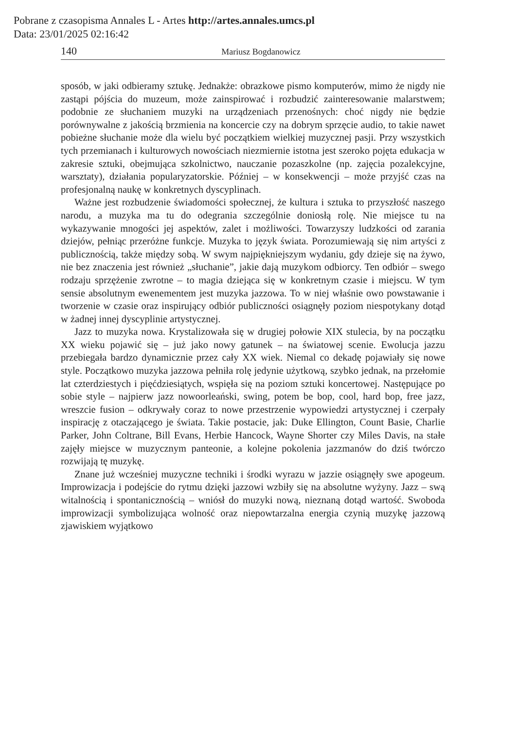Pobrane z czasopisma Annales L - Artes http://artes.annales.umcs.pl
Data: 23/01/2025 02:16:42
140 Mariusz Bogdanowicz
sposób, w jaki odbieramy sztukę. Jednakże: obrazkowe pismo komputerów, mimo że nigdy nie zastąpi pójścia do muzeum, może zainspirować i rozbudzić zainteresowanie malarstwem; podobnie ze słuchaniem muzyki na urządzeniach przenośnych: choć nigdy nie będzie porównywalne z jakością brzmienia na koncercie czy na dobrym sprzęcie audio, to takie nawet pobieżne słuchanie może dla wielu być początkiem wielkiej muzycznej pasji. Przy wszystkich tych przemianach i kulturowych nowościach niezmiernie istotna jest szeroko pojęta edukacja w zakresie sztuki, obejmująca szkolnictwo, nauczanie pozaszkolne (np. zajęcia pozalekcyjne, warsztaty), działania popularyzatorskie. Później – w konsekwencji – może przyjść czas na profesjonalną naukę w konkretnych dyscyplinach.
Ważne jest rozbudzenie świadomości społecznej, że kultura i sztuka to przyszłość naszego narodu, a muzyka ma tu do odegrania szczególnie doniosłą rolę. Nie miejsce tu na wykazywanie mnogości jej aspektów, zalet i możliwości. Towarzyszy ludzkości od zarania dziejów, pełniąc przeróżne funkcje. Muzyka to język świata. Porozumiewają się nim artyści z publicznością, także między sobą. W swym najpiękniejszym wydaniu, gdy dzieje się na żywo, nie bez znaczenia jest również „słuchanie”, jakie dają muzykom odbiorcy. Ten odbiór – swego rodzaju sprzężenie zwrotne – to magia dziejąca się w konkretnym czasie i miejscu. W tym sensie absolutnym ewenementem jest muzyka jazzowa. To w niej właśnie owo powstawanie i tworzenie w czasie oraz inspirujący odbiór publiczności osiągnęły poziom niespotykany dotąd w żadnej innej dyscyplinie artystycznej.
Jazz to muzyka nowa. Krystalizowała się w drugiej połowie XIX stulecia, by na początku XX wieku pojawić się – już jako nowy gatunek – na światowej scenie. Ewolucja jazzu przebiegała bardzo dynamicznie przez cały XX wiek. Niemal co dekadę pojawiały się nowe style. Początkowo muzyka jazzowa pełniła rolę jedynie użytkową, szybko jednak, na przełomie lat czterdziestych i pięćdziesiątych, wspięła się na poziom sztuki koncertowej. Następujące po sobie style – najpierw jazz nowoorleański, swing, potem be bop, cool, hard bop, free jazz, wreszcie fusion – odkrywały coraz to nowe przestrzenie wypowiedzi artystycznej i czerpały inspirację z otaczającego je świata. Takie postacie, jak: Duke Ellington, Count Basie, Charlie Parker, John Coltrane, Bill Evans, Herbie Hancock, Wayne Shorter czy Miles Davis, na stałe zajęły miejsce w muzycznym panteonie, a kolejne pokolenia jazzmanów do dziś twórczo rozwijają tę muzykę.
Znane już wcześniej muzyczne techniki i środki wyrazu w jazzie osiągnęły swe apogeum. Improwizacja i podejście do rytmu dzięki jazzowi wzbiły się na absolutne wyżyny. Jazz – swą witalnością i spontanicznością – wniósł do muzyki nową, nieznaną dotąd wartość. Swoboda improwizacji symbolizująca wolność oraz niepowtarzalna energia czynią muzykę jazzową zjawiskiem wyjątkowo